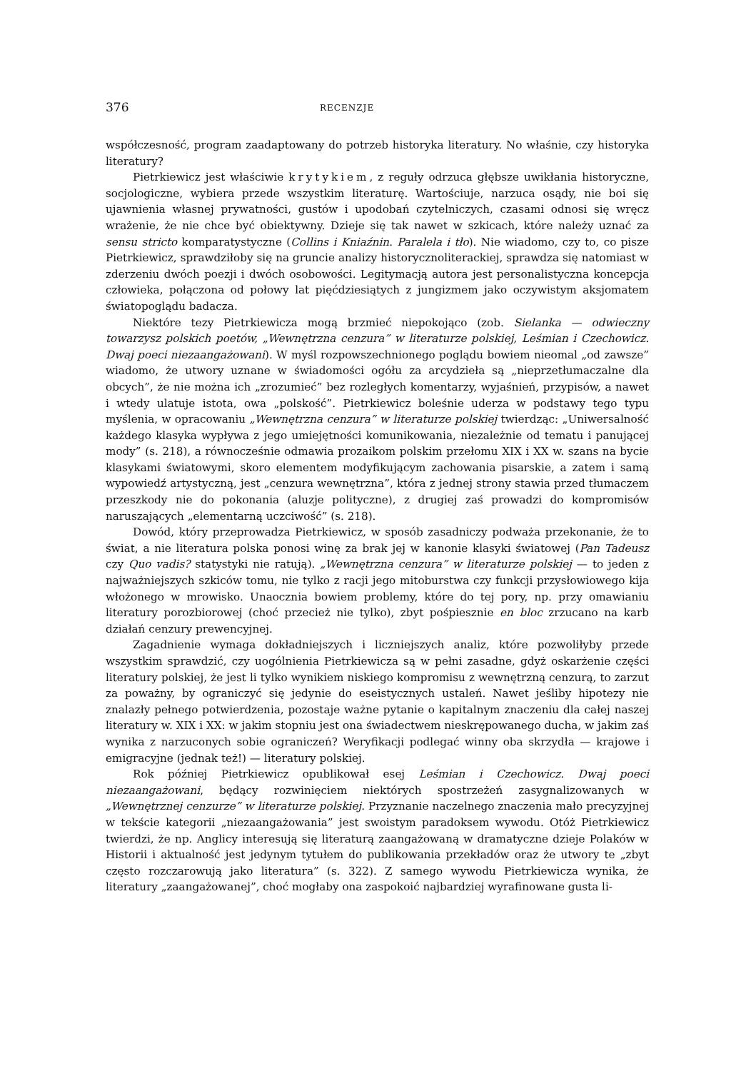376 RECENZJE
współczesność, program zaadaptowany do potrzeb historyka literatury. No właśnie, czy historyka literatury?
Pietrkiewicz jest właściwie krytykiem, z reguły odrzuca głębsze uwikłania historyczne, socjologiczne, wybiera przede wszystkim literaturę. Wartościuje, narzuca osądy, nie boi się ujawnienia własnej prywatności, gustów i upodobań czytelniczych, czasami odnosi się wręcz wrażenie, że nie chce być obiektywny. Dzieje się tak nawet w szkicach, które należy uznać za sensu stricto komparatystyczne (Collins i Kniaźnin. Paralela i tło). Nie wiadomo, czy to, co pisze Pietrkiewicz, sprawdziłoby się na gruncie analizy historycznoliterackiej, sprawdza się natomiast w zderzeniu dwóch poezji i dwóch osobowości. Legitymacją autora jest personalistyczna koncepcja człowieka, połączona od połowy lat pięćdziesiątych z jungizmem jako oczywistym aksjomatem światopoglądu badacza.
Niektóre tezy Pietrkiewicza mogą brzmieć niepokojąco (zob. Sielanka — odwieczny towarzysz polskich poetów, „Wewnętrzna cenzura” w literaturze polskiej, Leśmian i Czechowicz. Dwaj poeci niezaangażowani). W myśl rozpowszechnionego poglądu bowiem nieomal „od zawsze” wiadomo, że utwory uznane w świadomości ogółu za arcydzieła są „nieprzetłumaczalne dla obcych”, że nie można ich „zrozumieć” bez rozległych komentarzy, wyjaśnień, przypisów, a nawet i wtedy ulatuje istota, owa „polskość”. Pietrkiewicz boleśnie uderza w podstawy tego typu myślenia, w opracowaniu „Wewnętrzna cenzura” w literaturze polskiej twierdząc: „Uniwersalność każdego klasyka wypływa z jego umiejętności komunikowania, niezależnie od tematu i panującej mody” (s. 218), a równocześnie odmawia prozaikom polskim przełomu XIX i XX w. szans na bycie klasykami światowymi, skoro elementem modyfikującym zachowania pisarskie, a zatem i samą wypowiedź artystyczną, jest „cenzura wewnętrzna”, która z jednej strony stawia przed tłumaczem przeszkody nie do pokonania (aluzje polityczne), z drugiej zaś prowadzi do kompromisów naruszających „elementarną uczciwość” (s. 218).
Dowód, który przeprowadza Pietrkiewicz, w sposób zasadniczy podważa przekonanie, że to świat, a nie literatura polska ponosi winę za brak jej w kanonie klasyki światowej (Pan Tadeusz czy Quo vadis? statystyki nie ratują). „Wewnętrzna cenzura” w literaturze polskiej — to jeden z najważniejszych szkiców tomu, nie tylko z racji jego mitoburstwa czy funkcji przysłowiowego kija włożonego w mrowisko. Unaocznia bowiem problemy, które do tej pory, np. przy omawianiu literatury porozbiorowej (choć przecież nie tylko), zbyt pośpiesznie en bloc zrzucano na karb działań cenzury prewencyjnej.
Zagadnienie wymaga dokładniejszych i liczniejszych analiz, które pozwoliłyby przede wszystkim sprawdzić, czy uogólnienia Pietrkiewicza są w pełni zasadne, gdyż oskarżenie części literatury polskiej, że jest li tylko wynikiem niskiego kompromisu z wewnętrzną cenzurą, to zarzut za poważny, by ograniczyć się jedynie do eseistycznych ustaleń. Nawet jeśliby hipotezy nie znalazły pełnego potwierdzenia, pozostaje ważne pytanie o kapitalnym znaczeniu dla całej naszej literatury w. XIX i XX: w jakim stopniu jest ona świadectwem nieskrępowanego ducha, w jakim zaś wynika z narzuconych sobie ograniczeń? Weryfikacji podlegać winny oba skrzydła — krajowe i emigracyjne (jednak też!) — literatury polskiej.
Rok później Pietrkiewicz opublikował esej Leśmian i Czechowicz. Dwaj poeci niezaangażowani, będący rozwinięciem niektórych spostrzeżeń zasygnalizowanych w „Wewnętrznej cenzurze” w literaturze polskiej. Przyznanie naczelnego znaczenia mało precyzyjnej w tekście kategorii „niezaangażowania” jest swoistym paradoksem wywodu. Otóż Pietrkiewicz twierdzi, że np. Anglicy interesują się literaturą zaangażowaną w dramatyczne dzieje Polaków w Historii i aktualność jest jedynym tytułem do publikowania przekładów oraz że utwory te „zbyt często rozczarowują jako literatura” (s. 322). Z samego wywodu Pietrkiewicza wynika, że literatury „zaangażowanej”, choć mogłaby ona zaspokoić najbardziej wyrafinowane gusta li-